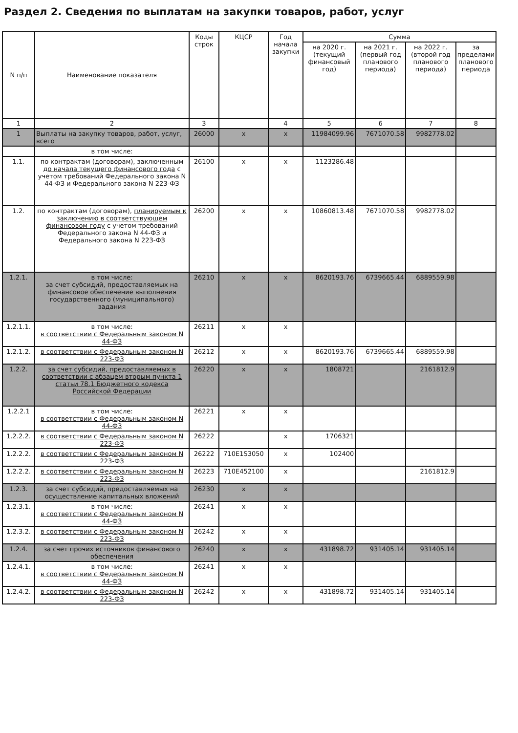Раздел 2. Сведения по выплатам на закупки товаров, работ, услуг
| N п/п | Наименование показателя | Коды строк | КЦСР | Год начала закупки | Сумма | | | |
| --- | --- | --- | --- | --- | --- | --- | --- | --- |
| | | | | | на 2020 г. (текущий финансовый год) | на 2021 г. (первый год планового периода) | на 2022 г. (второй год планового периода) | за пределами планового периода |
| 1 | 2 | 3 | | 4 | 5 | 6 | 7 | 8 |
| 1 | Выплаты на закупку товаров, работ, услуг, всего | 26000 | x | x | 11984099.96 | 7671070.58 | 9982778.02 | |
| | в том числе: | | | | | | | |
| 1.1. | по контрактам (договорам), заключенным до начала текущего финансового года с учетом требований Федерального закона N 44-ФЗ и Федерального закона N 223-ФЗ | 26100 | x | x | 1123286.48 | | | |
| 1.2. | по контрактам (договорам), планируемым к заключению в соответствующем финансовом году с учетом требований Федерального закона N 44-ФЗ и Федерального закона N 223-ФЗ | 26200 | x | x | 10860813.48 | 7671070.58 | 9982778.02 | |
| 1.2.1. | в том числе: за счет субсидий, предоставляемых на финансовое обеспечение выполнения государственного (муниципального) задания | 26210 | x | x | 8620193.76 | 6739665.44 | 6889559.98 | |
| 1.2.1.1. | в том числе: в соответствии с Федеральным законом N 44-ФЗ | 26211 | x | x | | | | |
| 1.2.1.2. | в соответствии с Федеральным законом N 223-ФЗ | 26212 | x | x | 8620193.76 | 6739665.44 | 6889559.98 | |
| 1.2.2. | за счет субсидий, предоставляемых в соответствии с абзацем вторым пункта 1 статьи 78.1 Бюджетного кодекса Российской Федерации | 26220 | x | x | 1808721 | | 2161812.9 | |
| 1.2.2.1 | в том числе: в соответствии с Федеральным законом N 44-ФЗ | 26221 | x | x | | | | |
| 1.2.2.2. | в соответствии с Федеральным законом N 223-ФЗ | 26222 | | x | 1706321 | | | |
| 1.2.2.2. | в соответствии с Федеральным законом N 223-ФЗ | 26222 | 710E1S3050 | x | 102400 | | | |
| 1.2.2.2. | в соответствии с Федеральным законом N 223-ФЗ | 26223 | 710E452100 | x | | | 2161812.9 | |
| 1.2.3. | за счет субсидий, предоставляемых на осуществление капитальных вложений | 26230 | x | x | | | | |
| 1.2.3.1. | в том числе: в соответствии с Федеральным законом N 44-ФЗ | 26241 | x | x | | | | |
| 1.2.3.2. | в соответствии с Федеральным законом N 223-ФЗ | 26242 | x | x | | | | |
| 1.2.4. | за счет прочих источников финансового обеспечения | 26240 | x | x | 431898.72 | 931405.14 | 931405.14 | |
| 1.2.4.1. | в том числе: в соответствии с Федеральным законом N 44-ФЗ | 26241 | x | x | | | | |
| 1.2.4.2. | в соответствии с Федеральным законом N 223-ФЗ | 26242 | x | x | 431898.72 | 931405.14 | 931405.14 | |